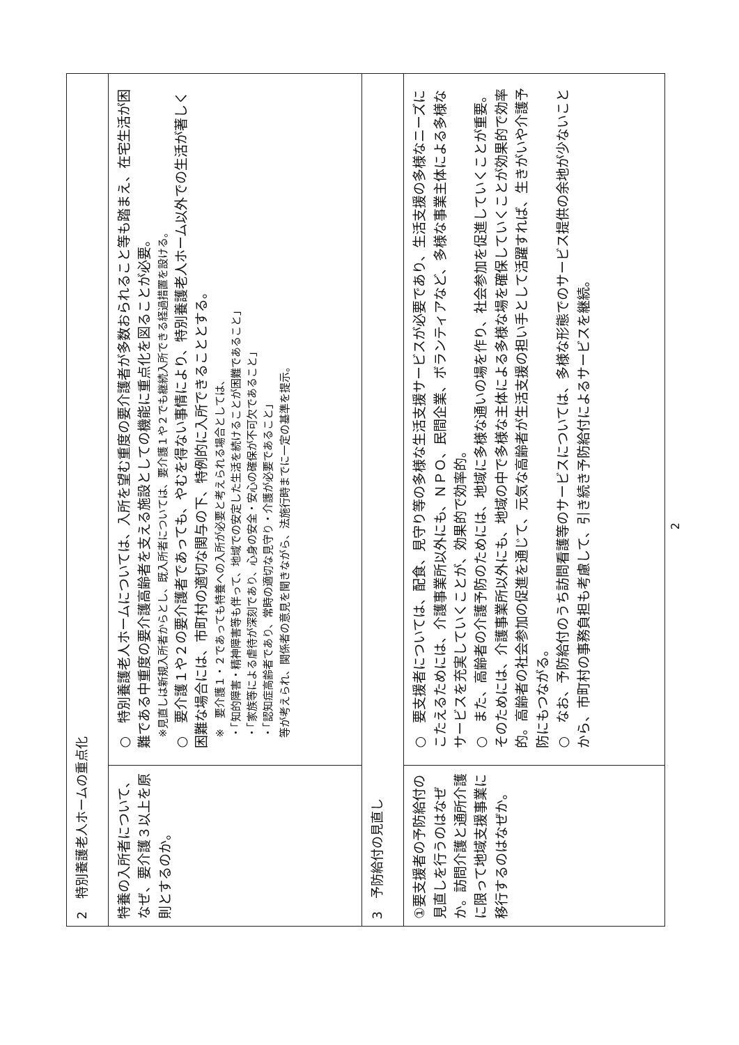| 2 特別養護老人ホームの重点化 | |
| --- | --- |
| 特養の入所者について、なぜ、要介護３以上を原則とするのか。 | ○ 特別養護老人ホームについては、入所を望む重度の要介護者が多数おられること等も踏まえ、在宅生活が困難である中重度の要介護高齢者を支える施設としての機能に重点化を図ることが必要。 ※見直しは新規入所者からとし、既入所者については、要介護１や２でも継続入所できる経過措置を設ける。 ○ 要介護１や２の要介護者であっても、やむを得ない事情により、特別養護老人ホーム以外での生活が著しく困難な場合には、市町村の適切な関与の下、特例的に入所できることとする。 ※ 要介護１・２であっても特養への入所が必要と考えられる場合としては、 ・「知的障害・精神障害等も伴って、地域での安定した生活を続けることが困難であること」 ・「家族等による虐待が深刻であり、心身の安全・安心の確保が不可欠であること」 ・「認知症高齢者であり、常時の適切な見守り・介護が必要であること」 等が考えられ、関係者の意見を聞きながら、法施行時までに一定の基準を提示。 |
| 3 予防給付の見直し | |
| ①要支援者の予防給付の見直しを行うのはなぜか。訪問介護と通所介護に限って地域支援事業に移行するのはなぜか。 | ○ 要支援者については、配食、見守り等の多様な生活支援サービスが必要であり、生活支援の多様なニーズにこたえるためには、介護事業所以外にも、ＮＰＯ、民間企業、ボランティアなど、多様な事業主体による多様なサービスを充実していくことが、効果的で効率的。 ○ また、高齢者の介護予防のためには、地域に多様な通いの場を作り、社会参加を促進していくことが重要。そのためには、介護事業所以外にも、地域の中で多様な主体による多様な場を確保していくことが効果的で効率的。高齢者の社会参加の促進を通じて、元気な高齢者が生活支援の担い手として活躍すれば、生きがいや介護予防にもつながる。 ○ なお、予防給付のうち訪問看護等のサービスについては、多様な形態でのサービス提供の余地が少ないことから、市町村の事務負担も考慮して、引き続き予防給付によるサービスを継続。 |
2